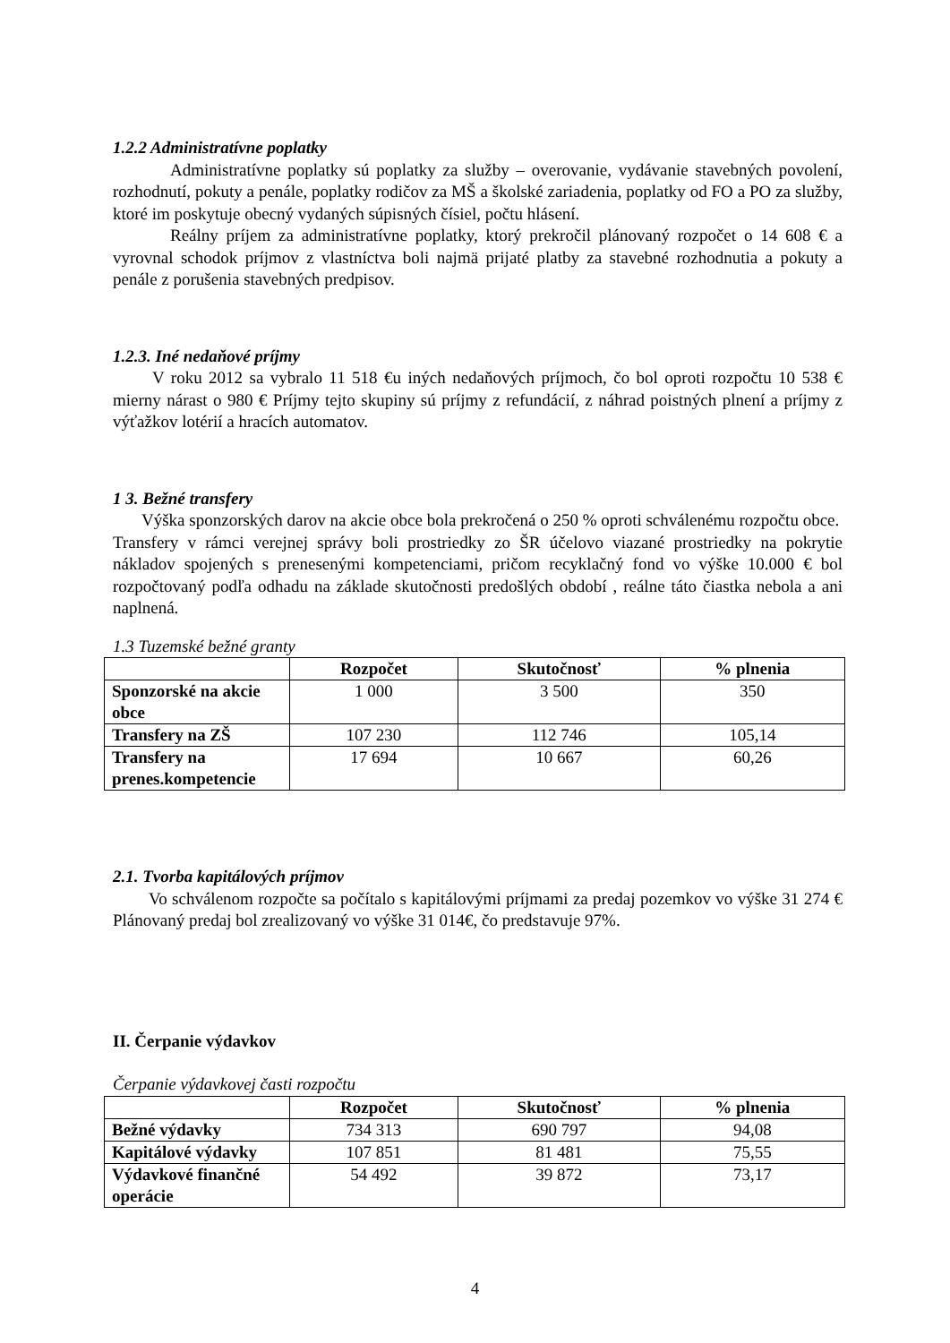1.2.2 Administratívne poplatky
Administratívne poplatky sú poplatky za služby – overovanie, vydávanie stavebných povolení, rozhodnutí, pokuty a penále, poplatky rodičov za MŠ a školské zariadenia, poplatky od FO a PO za služby, ktoré im poskytuje obecný vydaných súpisných čísiel, počtu hlásení.
Reálny príjem za administratívne poplatky, ktorý prekročil plánovaný rozpočet o 14 608 € a vyrovnal schodok príjmov z vlastníctva boli najmä prijaté platby za stavebné rozhodnutia a pokuty a penále z porušenia stavebných predpisov.
1.2.3. Iné nedaňové príjmy
V roku 2012 sa vybralo 11 518 €u iných nedaňových príjmoch, čo bol oproti rozpočtu 10 538 € mierny nárast o 980 € Príjmy tejto skupiny sú príjmy z refundácií, z náhrad poistných plnení a príjmy z výťažkov lotérií a hracích automatov.
1 3. Bežné transfery
Výška sponzorských darov na akcie obce bola prekročená o 250 % oproti schválenému rozpočtu obce.
Transfery v rámci verejnej správy boli prostriedky zo ŠR účelovo viazané prostriedky na pokrytie nákladov spojených s prenesenými kompetenciami, pričom recyklačný fond vo výške 10.000 € bol rozpočtovaný podľa odhadu na základe skutočnosti predošlých období , reálne táto čiastka nebola a ani naplnená.
1.3 Tuzemské bežné granty
| | Rozpočet | Skutočnosť | % plnenia |
| --- | --- | --- | --- |
| Sponzorské na akcie obce | 1 000 | 3 500 | 350 |
| Transfery na ZŠ | 107 230 | 112 746 | 105,14 |
| Transfery na prenes.kompetencie | 17 694 | 10 667 | 60,26 |
2.1. Tvorba kapitálových príjmov
Vo schválenom rozpočte sa počítalo s kapitálovými príjmami za predaj pozemkov vo výške 31 274 € Plánovaný predaj bol zrealizovaný vo výške 31 014€, čo predstavuje 97%.
II. Čerpanie výdavkov
Čerpanie výdavkovej časti rozpočtu
| | Rozpočet | Skutočnosť | % plnenia |
| --- | --- | --- | --- |
| Bežné výdavky | 734 313 | 690 797 | 94,08 |
| Kapitálové výdavky | 107 851 | 81 481 | 75,55 |
| Výdavkové finančné operácie | 54 492 | 39 872 | 73,17 |
4